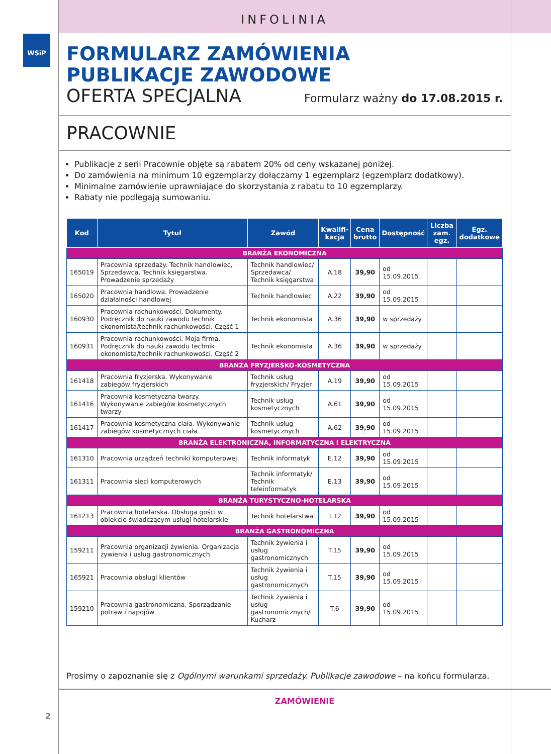WSiP
INFOLINIA
FORMULARZ ZAMÓWIENIA
PUBLIKACJE ZAWODOWE
OFERTA SPECJALNA
Formularz ważny do 17.08.2015 r.
PRACOWNIE
Publikacje z serii Pracownie objęte są rabatem 20% od ceny wskazanej poniżej.
Do zamówienia na minimum 10 egzemplarzy dołączamy 1 egzemplarz (egzemplarz dodatkowy).
Minimalne zamówienie uprawniające do skorzystania z rabatu to 10 egzemplarzy.
Rabaty nie podlegają sumowaniu.
| Kod | Tytuł | Zawód | Kwalifi- kacja | Cena brutto | Dostępność | Liczba zam. egz. | Egz. dodatkowe |
| --- | --- | --- | --- | --- | --- | --- | --- |
| BRANŻA EKONOMICZNA | | | | | | | |
| 165019 | Pracownia sprzedaży. Technik handlowiec, Sprzedawca, Technik księgarstwa. Prowadzenie sprzedaży | Technik handlowiec/ Sprzedawca/ Technik księgarstwa | A.18 | 39,90 | od 15.09.2015 | | |
| 165020 | Pracownia handlowa. Prowadzenie działalności handlowej | Technik handlowiec | A.22 | 39,90 | od 15.09.2015 | | |
| 160930 | Pracownia rachunkowości. Dokumenty. Podręcznik do nauki zawodu technik ekonomista/technik rachunkowości. Część 1 | Technik ekonomista | A.36 | 39,90 | w sprzedaży | | |
| 160931 | Pracownia rachunkowości. Moja firma. Podręcznik do nauki zawodu technik ekonomista/technik rachunkowości. Część 2 | Technik ekonomista | A.36 | 39,90 | w sprzedaży | | |
| BRANŻA FRYZJERSKO-KOSMETYCZNA | | | | | | | |
| 161418 | Pracownia fryzjerska. Wykonywanie zabiegów fryzjerskich | Technik usług fryzjerskich/ Fryzjer | A.19 | 39,90 | od 15.09.2015 | | |
| 161416 | Pracownia kosmetyczna twarzy. Wykonywanie zabiegów kosmetycznych twarzy | Technik usług kosmetycznych | A.61 | 39,90 | od 15.09.2015 | | |
| 161417 | Pracownia kosmetyczna ciała. Wykonywanie zabiegów kosmetycznych ciała | Technik usług kosmetycznych | A.62 | 39,90 | od 15.09.2015 | | |
| BRANŻA ELEKTRONICZNA, INFORMATYCZNA I ELEKTRYCZNA | | | | | | | |
| 161310 | Pracownia urządzeń techniki komputerowej | Technik informatyk | E.12 | 39,90 | od 15.09.2015 | | |
| 161311 | Pracownia sieci komputerowych | Technik informatyk/ Technik teleinformatyk | E.13 | 39,90 | od 15.09.2015 | | |
| BRANŻA TURYSTYCZNO-HOTELARSKA | | | | | | | |
| 161213 | Pracownia hotelarska. Obsługa gości w obiekcie świadczącym usługi hotelarskie | Technik hotelarstwa | T.12 | 39,90 | od 15.09.2015 | | |
| BRANŻA GASTRONOMICZNA | | | | | | | |
| 159211 | Pracownia organizacji żywienia. Organizacja żywienia i usług gastronomicznych | Technik żywienia i usług gastronomicznych | T.15 | 39,90 | od 15.09.2015 | | |
| 165921 | Pracownia obsługi klientów | Technik żywienia i usług gastronomicznych | T.15 | 39,90 | od 15.09.2015 | | |
| 159210 | Pracownia gastronomiczna. Sporządzanie potraw i napojów | Technik żywienia i usług gastronomicznych/ Kucharz | T.6 | 39,90 | od 15.09.2015 | | |
Prosimy o zapoznanie się z Ogólnymi warunkami sprzedaży. Publikacje zawodowe – na końcu formularza.
ZAMÓWIENIE
2